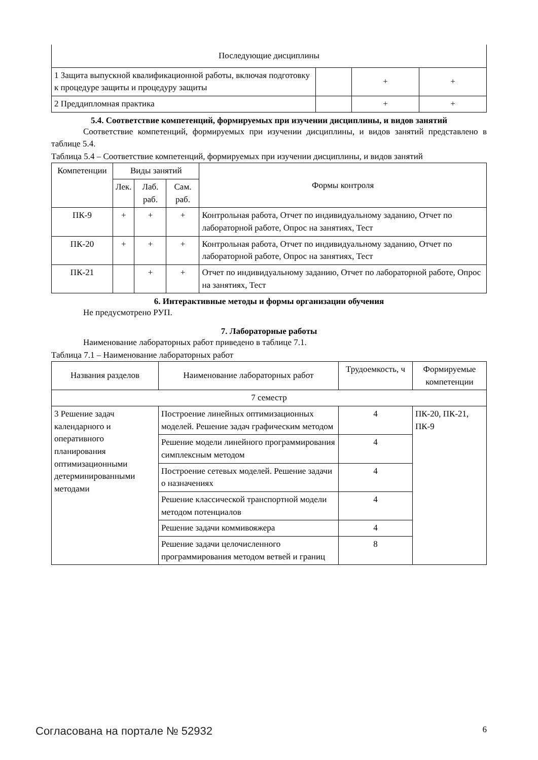| Последующие дисциплины | | | |
| 1 Защита выпускной квалификационной работы, включая подготовку к процедуре защиты и процедуру защиты | | + | + |
| 2 Преддипломная практика | | + | + |
5.4. Соответствие компетенций, формируемых при изучении дисциплины, и видов занятий
Соответствие компетенций, формируемых при изучении дисциплины, и видов занятий представлено в таблице 5.4.
Таблица 5.4 – Соответствие компетенций, формируемых при изучении дисциплины, и видов занятий
| Компетенции | Виды занятий | | | Формы контроля |
| --- | --- | --- | --- | --- |
| | Лек. | Лаб. раб. | Сам. раб. | |
| ПК-9 | + | + | + | Контрольная работа, Отчет по индивидуальному заданию, Отчет по лабораторной работе, Опрос на занятиях, Тест |
| ПК-20 | + | + | + | Контрольная работа, Отчет по индивидуальному заданию, Отчет по лабораторной работе, Опрос на занятиях, Тест |
| ПК-21 | | + | + | Отчет по индивидуальному заданию, Отчет по лабораторной работе, Опрос на занятиях, Тест |
6. Интерактивные методы и формы организации обучения
Не предусмотрено РУП.
7. Лабораторные работы
Наименование лабораторных работ приведено в таблице 7.1.
Таблица 7.1 – Наименование лабораторных работ
| Названия разделов | Наименование лабораторных работ | Трудоемкость, ч | Формируемые компетенции |
| --- | --- | --- | --- |
| 7 семестр | | | |
| 3 Решение задач календарного и оперативного планирования оптимизационными детерминированными методами | Построение линейных оптимизационных моделей. Решение задач графическим методом | 4 | ПК-20, ПК-21, ПК-9 |
| | Решение модели линейного программирования симплексным методом | 4 | |
| | Построение сетевых моделей. Решение задачи о назначениях | 4 | |
| | Решение классической транспортной модели методом потенциалов | 4 | |
| | Решение задачи коммивояжера | 4 | |
| | Решение задачи целочисленного программирования методом ветвей и границ | 8 | |
Согласована на портале № 52932 6